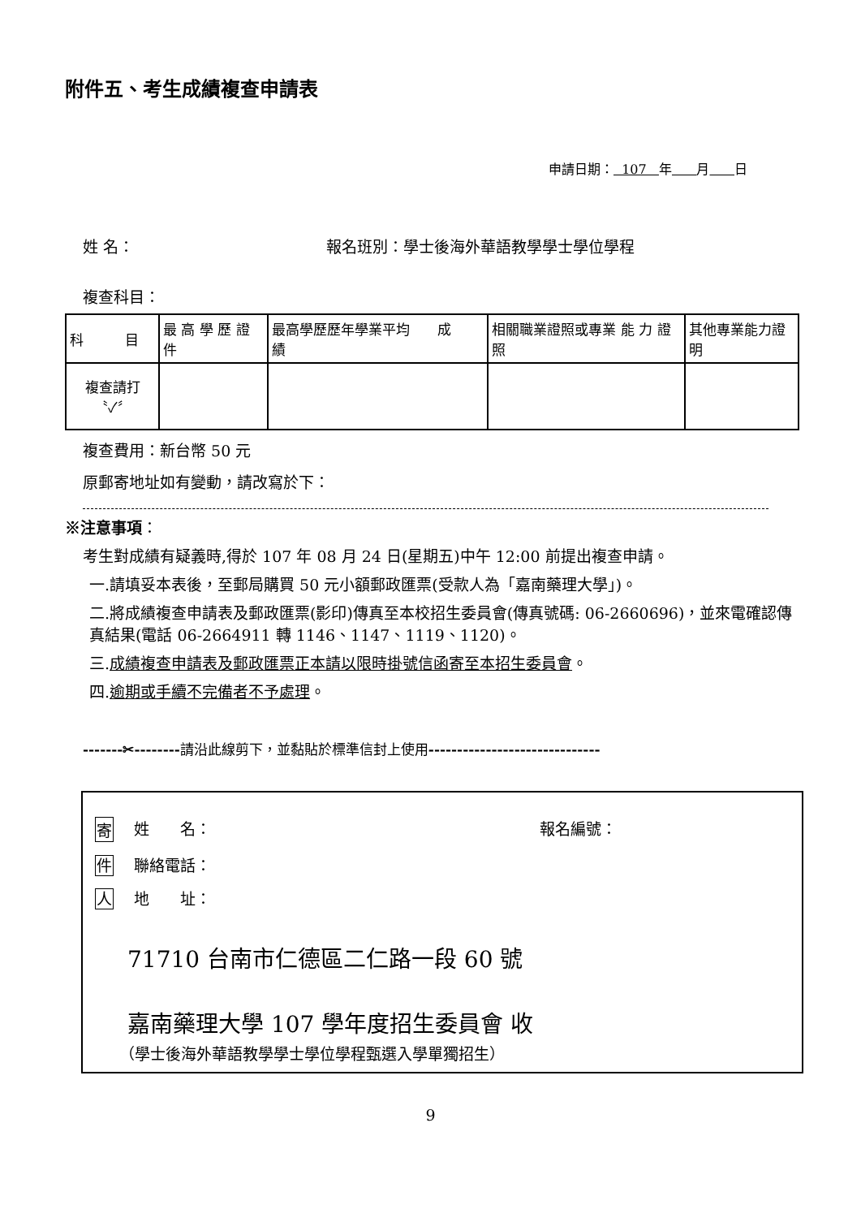附件五、考生成績複查申請表
申請日期： 107 年 月 日
姓 名： 報名班別：學士後海外華語教學學士學位學程
複查科目：
| 科 目 | 最 高 學 歷 證 件 | 最高學歷歷年學業平均 成 績 | 相關職業證照或專業 能 力 證 照 | 其他專業能力證明 |
| 複查請打 〝✓〞 | | | | |
複查費用：新台幣 50 元
原郵寄地址如有變動，請改寫於下：
※注意事項：
考生對成績有疑義時,得於 107 年 08 月 24 日(星期五)中午 12:00 前提出複查申請。
一.請填妥本表後，至郵局購買 50 元小額郵政匯票(受款人為「嘉南藥理大學」)。
二.將成績複查申請表及郵政匯票(影印)傳真至本校招生委員會(傳真號碼: 06-2660696)，並來電確認傳真結果(電話 06-2664911 轉 1146、1147、1119、1120)。
三.成績複查申請表及郵政匯票正本請以限時掛號信函寄至本招生委員會。
四.逾期或手續不完備者不予處理。
-------✂--------請沿此線剪下，並黏貼於標準信封上使用------------------------------
寄 姓　　名： 報名編號：
件 聯絡電話：
人 地　　址：
71710 台南市仁德區二仁路一段 60 號
嘉南藥理大學 107 學年度招生委員會 收
（學士後海外華語教學學士學位學程甄選入學單獨招生）
9